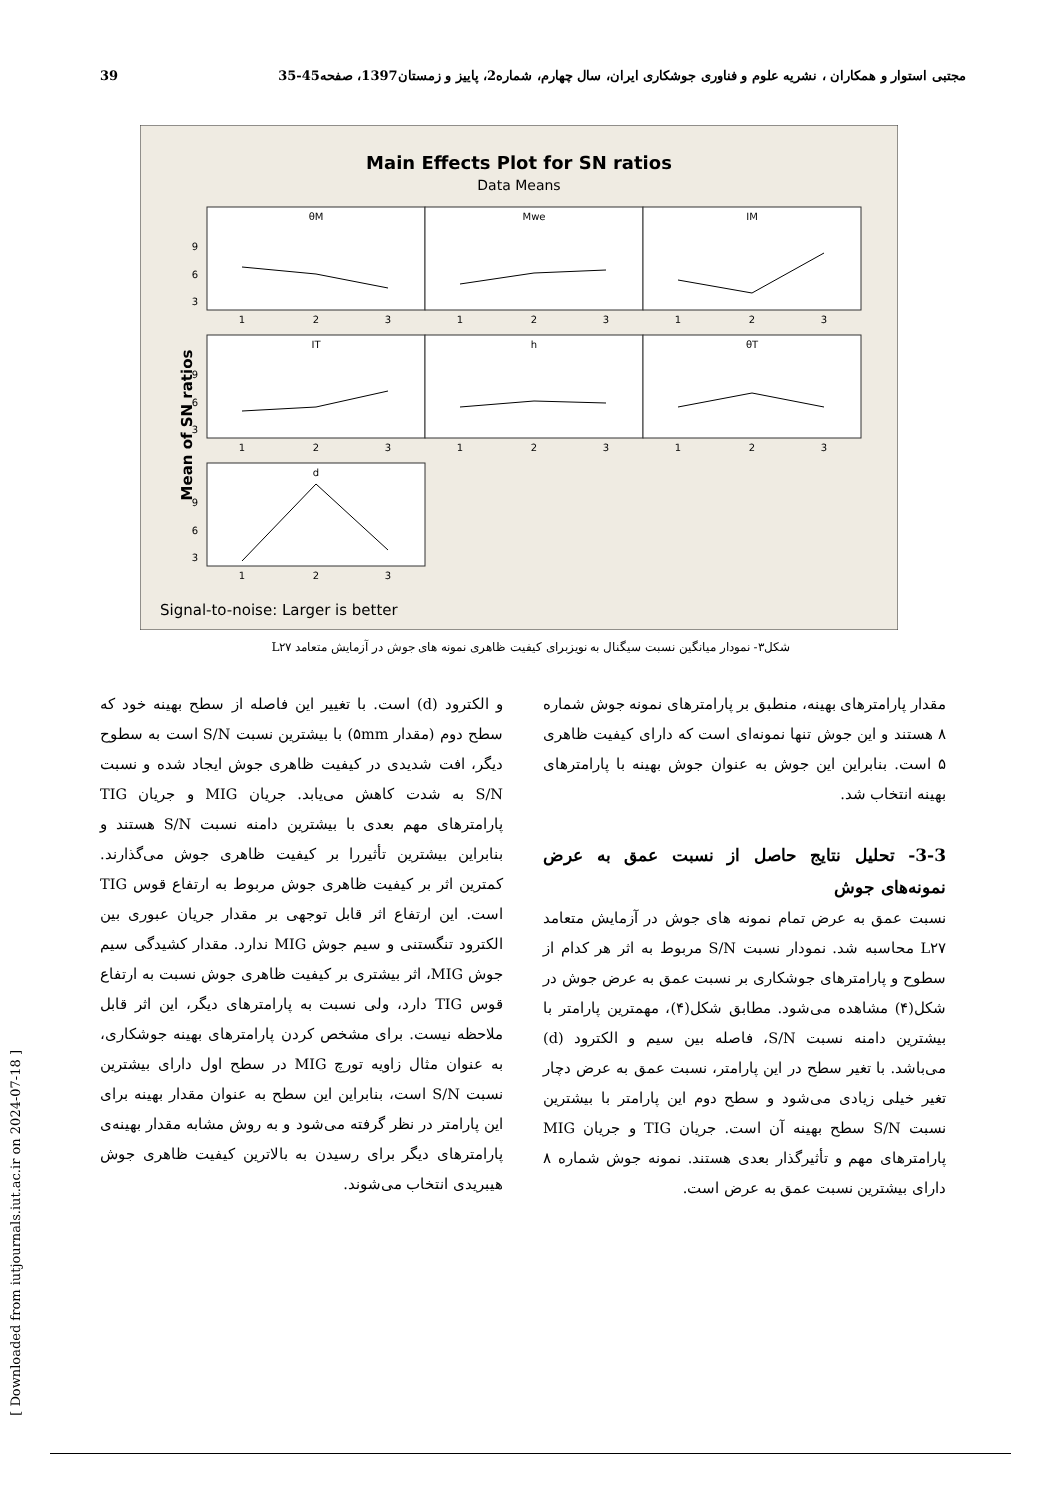39 مجتبی استوار و همکاران ، نشریه علوم و فناوری جوشکاری ایران، سال چهارم، شماره2، پاییز و زمستان1397، صفحه45-35
Main Effects Plot for SN ratios
Data Means
Mean of SN ratios
θM
Mwe
IM
IT
h
θT
d
9
6
3
9
6
3
9
6
3
1
2
3
1
2
3
1
2
3
1
2
3
1
2
3
1
2
3
1
2
3
Signal-to-noise: Larger is better
شکل۳- نمودار میانگین نسبت سیگنال به نویزبرای کیفیت ظاهری نمونه های جوش در آزمایش متعامد L۲۷
و الکترود (d) است. با تغییر این فاصله از سطح بهینه خود که سطح دوم (مقدار ۵mm) با بیشترین نسبت S/N است به سطوح دیگر، افت شدیدی در کیفیت ظاهری جوش ایجاد شده و نسبت S/N به شدت کاهش می‌یابد. جریان MIG و جریان TIG پارامترهای مهم بعدی با بیشترین دامنه نسبت S/N هستند و بنابراین بیشترین تأثیررا بر کیفیت ظاهری جوش می‌گذارند. کمترین اثر بر کیفیت ظاهری جوش مربوط به ارتفاع قوس TIG است. این ارتفاع اثر قابل توجهی بر مقدار جریان عبوری بین الکترود تنگستنی و سیم جوش MIG ندارد. مقدار کشیدگی سیم جوش MIG، اثر بیشتری بر کیفیت ظاهری جوش نسبت به ارتفاع قوس TIG دارد، ولی نسبت به پارامترهای دیگر، این اثر قابل ملاحظه نیست. برای مشخص کردن پارامترهای بهینه جوشکاری، به عنوان مثال زاویه تورچ MIG در سطح اول دارای بیشترین نسبت S/N است، بنابراین این سطح به عنوان مقدار بهینه برای این پارامتر در نظر گرفته می‌شود و به روش مشابه مقدار بهینه‌ی پارامترهای دیگر برای رسیدن به بالاترین کیفیت ظاهری جوش هیبریدی انتخاب می‌شوند.
مقدار پارامترهای بهینه، منطبق بر پارامترهای نمونه جوش شماره ۸ هستند و این جوش تنها نمونه‌ای است که دارای کیفیت ظاهری ۵ است. بنابراین این جوش به عنوان جوش بهینه با پارامترهای بهینه انتخاب شد.
3-3- تحلیل نتایج حاصل از نسبت عمق به عرض نمونه‌های جوش
نسبت عمق به عرض تمام نمونه های جوش در آزمایش متعامد L۲۷ محاسبه شد. نمودار نسبت S/N مربوط به اثر هر کدام از سطوح و پارامترهای جوشکاری بر نسبت عمق به عرض جوش در شکل(۴) مشاهده می‌شود. مطابق شکل(۴)، مهمترین پارامتر با بیشترین دامنه نسبت S/N، فاصله بین سیم و الکترود (d) می‌باشد. با تغیر سطح در این پارامتر، نسبت عمق به عرض دچار تغیر خیلی زیادی می‌شود و سطح دوم این پارامتر با بیشترین نسبت S/N سطح بهینه آن است. جریان TIG و جریان MIG پارامترهای مهم و تأثیرگذار بعدی هستند. نمونه جوش شماره ۸ دارای بیشترین نسبت عمق به عرض است.
[ Downloaded from iutjournals.iut.ac.ir on 2024-07-18 ]